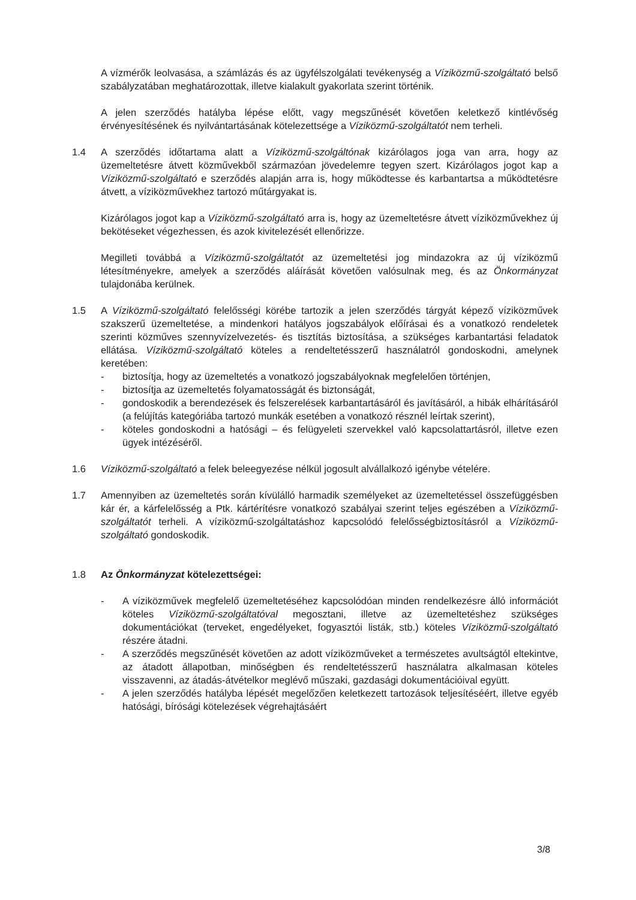A vízmérők leolvasása, a számlázás és az ügyfélszolgálati tevékenység a Víziközmű-szolgáltató belső szabályzatában meghatározottak, illetve kialakult gyakorlata szerint történik.
A jelen szerződés hatályba lépése előtt, vagy megszűnését követően keletkező kintlévőség érvényesítésének és nyilvántartásának kötelezettsége a Víziközmű-szolgáltatót nem terheli.
1.4 A szerződés időtartama alatt a Víziközmű-szolgáltónak kizárólagos joga van arra, hogy az üzemeltetésre átvett közművekből származóan jövedelemre tegyen szert. Kizárólagos jogot kap a Víziközmű-szolgáltató e szerződés alapján arra is, hogy működtesse és karbantartsa a működtetésre átvett, a víziközművekhez tartozó műtárgyakat is.
Kizárólagos jogot kap a Víziközmű-szolgáltató arra is, hogy az üzemeltetésre átvett víziközművekhez új bekötéseket végezhessen, és azok kivitelezését ellenőrizze.
Megilleti továbbá a Víziközmű-szolgáltatót az üzemeltetési jog mindazokra az új víziközmű létesítményekre, amelyek a szerződés aláírását követően valósulnak meg, és az Önkormányzat tulajdonába kerülnek.
1.5 A Víziközmű-szolgáltató felelősségi körébe tartozik a jelen szerződés tárgyát képező víziközművek szakszerű üzemeltetése, a mindenkori hatályos jogszabályok előírásai és a vonatkozó rendeletek szerinti közműves szennyvízelvezetés- és tisztítás biztosítása, a szükséges karbantartási feladatok ellátása. Víziközmű-szolgáltató köteles a rendeltetésszerű használatról gondoskodni, amelynek keretében:
- biztosítja, hogy az üzemeltetés a vonatkozó jogszabályoknak megfelelően történjen,
- biztosítja az üzemeltetés folyamatosságát és biztonságát,
- gondoskodik a berendezések és felszerelések karbantartásáról és javításáról, a hibák elhárításáról (a felújítás kategóriába tartozó munkák esetében a vonatkozó résznél leírtak szerint),
- köteles gondoskodni a hatósági – és felügyeleti szervekkel való kapcsolattartásról, illetve ezen ügyek intézéséről.
1.6 Víziközmű-szolgáltató a felek beleegyezése nélkül jogosult alvállalkozó igénybe vételére.
1.7 Amennyiben az üzemeltetés során kívülálló harmadik személyeket az üzemeltetéssel összefüggésben kár ér, a kárfelelősség a Ptk. kártérítésre vonatkozó szabályai szerint teljes egészében a Víziközmű-szolgáltatót terheli. A víziközmű-szolgáltatáshoz kapcsolódó felelősségbiztosításról a Víziközmű-szolgáltató gondoskodik.
1.8 Az Önkormányzat kötelezettségei:
- A víziközművek megfelelő üzemeltetéséhez kapcsolódóan minden rendelkezésre álló információt köteles Víziközmű-szolgáltatóval megosztani, illetve az üzemeltetéshez szükséges dokumentációkat (terveket, engedélyeket, fogyasztói listák, stb.) köteles Víziközmű-szolgáltató részére átadni.
- A szerződés megszűnését követően az adott víziközműveket a természetes avultságtól eltekintve, az átadott állapotban, minőségben és rendeltetésszerű használatra alkalmasan köteles visszavenni, az átadás-átvételkor meglévő műszaki, gazdasági dokumentációival együtt.
- A jelen szerződés hatályba lépését megelőzően keletkezett tartozások teljesítéséért, illetve egyéb hatósági, bírósági kötelezések végrehajtásáért
3/8